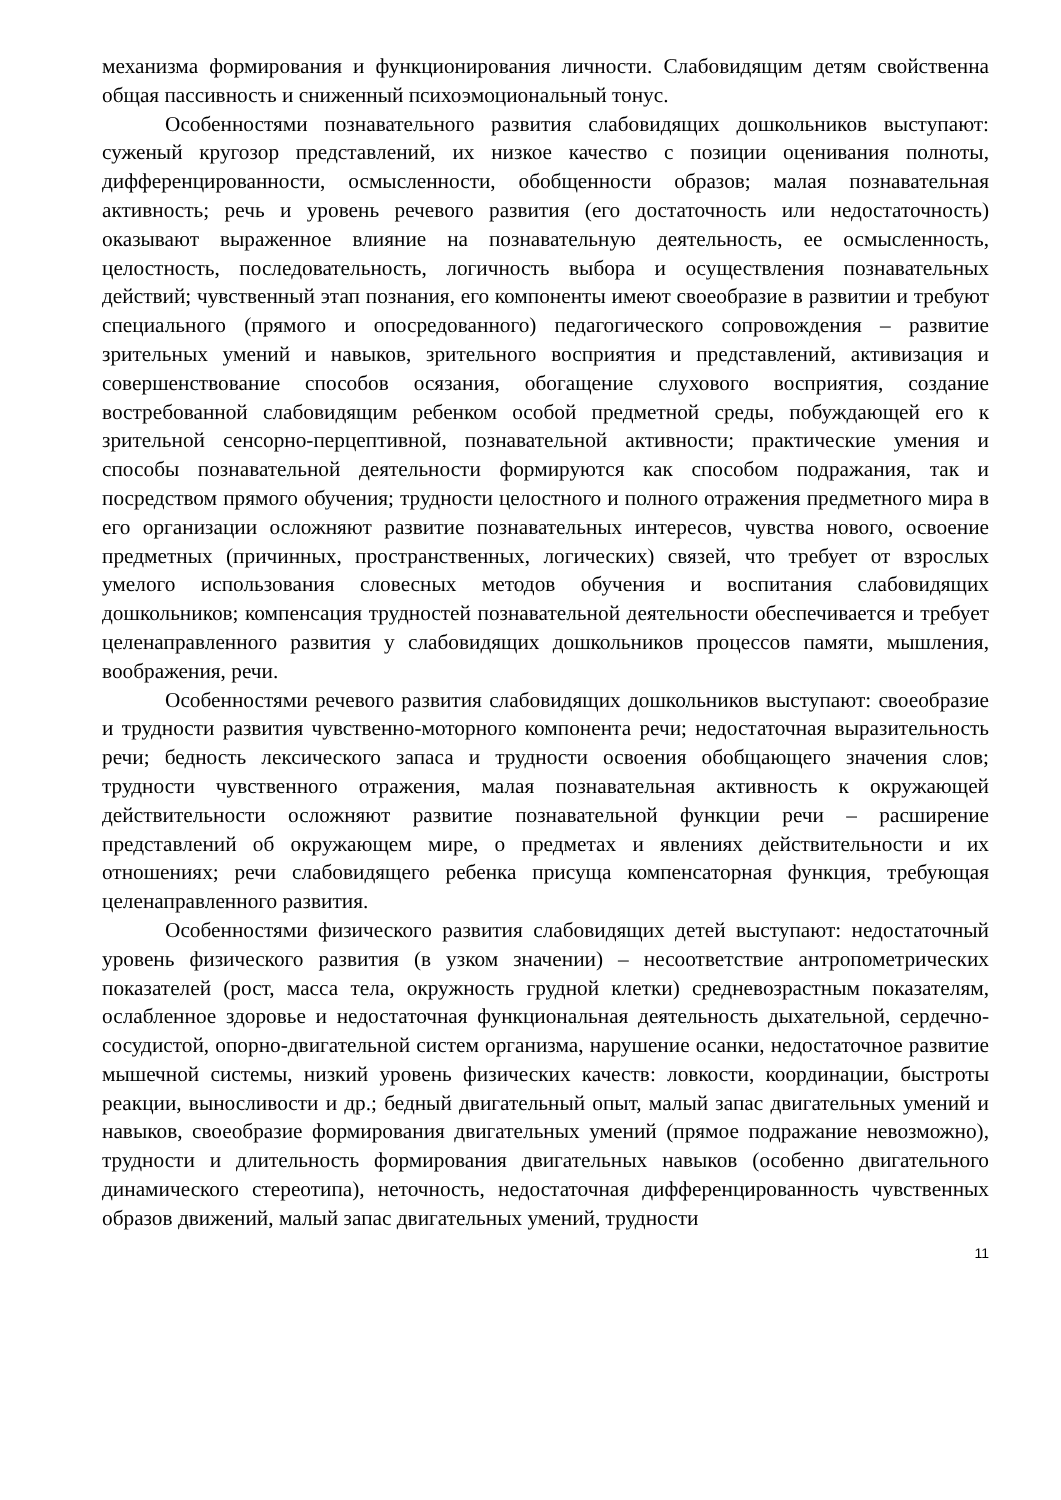механизма формирования и функционирования личности. Слабовидящим детям свойственна общая пассивность и сниженный психоэмоциональный тонус.
Особенностями познавательного развития слабовидящих дошкольников выступают: суженый кругозор представлений, их низкое качество с позиции оценивания полноты, дифференцированности, осмысленности, обобщенности образов; малая познавательная активность; речь и уровень речевого развития (его достаточность или недостаточность) оказывают выраженное влияние на познавательную деятельность, ее осмысленность, целостность, последовательность, логичность выбора и осуществления познавательных действий; чувственный этап познания, его компоненты имеют своеобразие в развитии и требуют специального (прямого и опосредованного) педагогического сопровождения – развитие зрительных умений и навыков, зрительного восприятия и представлений, активизация и совершенствование способов осязания, обогащение слухового восприятия, создание востребованной слабовидящим ребенком особой предметной среды, побуждающей его к зрительной сенсорно-перцептивной, познавательной активности; практические умения и способы познавательной деятельности формируются как способом подражания, так и посредством прямого обучения; трудности целостного и полного отражения предметного мира в его организации осложняют развитие познавательных интересов, чувства нового, освоение предметных (причинных, пространственных, логических) связей, что требует от взрослых умелого использования словесных методов обучения и воспитания слабовидящих дошкольников; компенсация трудностей познавательной деятельности обеспечивается и требует целенаправленного развития у слабовидящих дошкольников процессов памяти, мышления, воображения, речи.
Особенностями речевого развития слабовидящих дошкольников выступают: своеобразие и трудности развития чувственно-моторного компонента речи; недостаточная выразительность речи; бедность лексического запаса и трудности освоения обобщающего значения слов; трудности чувственного отражения, малая познавательная активность к окружающей действительности осложняют развитие познавательной функции речи – расширение представлений об окружающем мире, о предметах и явлениях действительности и их отношениях; речи слабовидящего ребенка присуща компенсаторная функция, требующая целенаправленного развития.
Особенностями физического развития слабовидящих детей выступают: недостаточный уровень физического развития (в узком значении) – несоответствие антропометрических показателей (рост, масса тела, окружность грудной клетки) средневозрастным показателям, ослабленное здоровье и недостаточная функциональная деятельность дыхательной, сердечно-сосудистой, опорно-двигательной систем организма, нарушение осанки, недостаточное развитие мышечной системы, низкий уровень физических качеств: ловкости, координации, быстроты реакции, выносливости и др.; бедный двигательный опыт, малый запас двигательных умений и навыков, своеобразие формирования двигательных умений (прямое подражание невозможно), трудности и длительность формирования двигательных навыков (особенно двигательного динамического стереотипа), неточность, недостаточная дифференцированность чувственных образов движений, малый запас двигательных умений, трудности
11